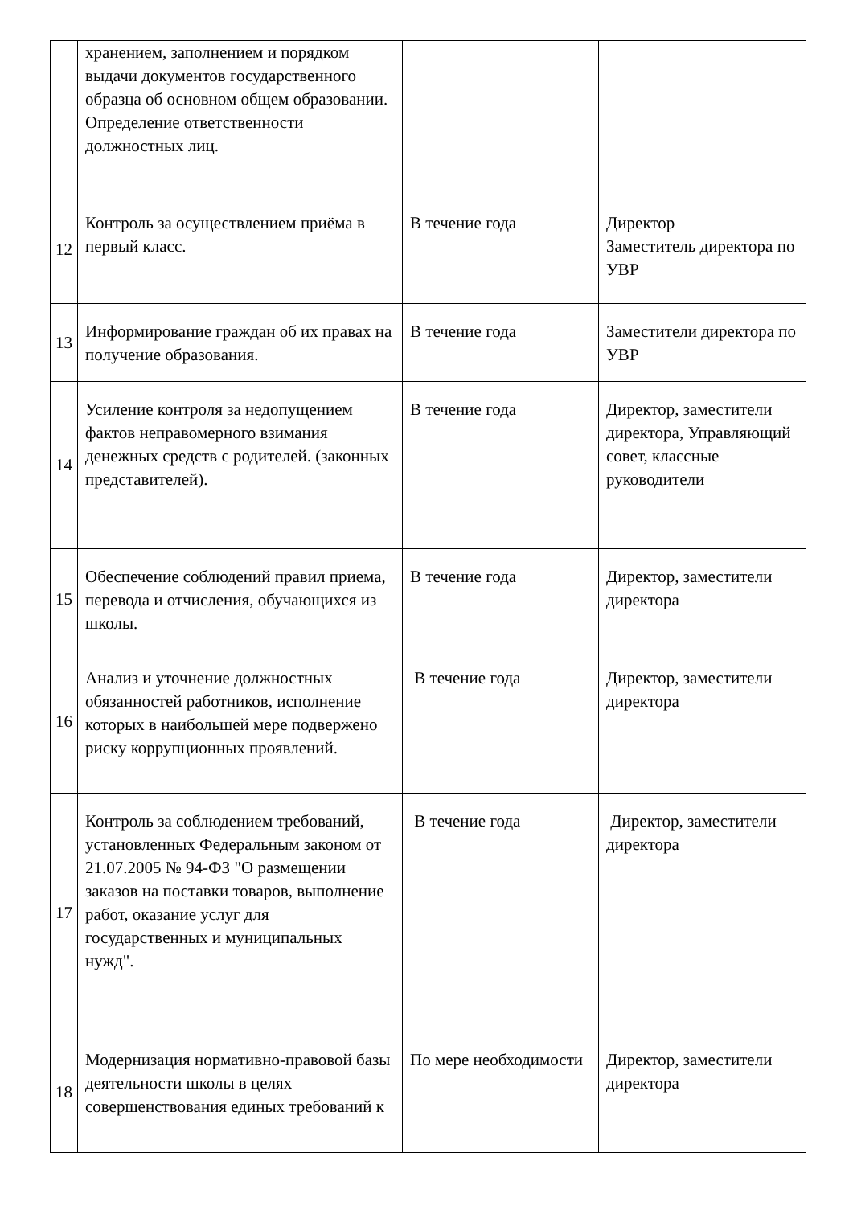| | хранением, заполнением и порядком выдачи документов государственного образца об основном общем образовании. Определение ответственности должностных лиц. | | |
| 12 | Контроль за осуществлением приёма в первый класс. | В течение года | Директор Заместитель директора по УВР |
| 13 | Информирование граждан об их правах на получение образования. | В течение года | Заместители директора по УВР |
| 14 | Усиление контроля за недопущением фактов неправомерного взимания денежных средств с родителей. (законных представителей). | В течение года | Директор, заместители директора, Управляющий совет, классные руководители |
| 15 | Обеспечение соблюдений правил приема, перевода и отчисления, обучающихся из школы. | В течение года | Директор, заместители директора |
| 16 | Анализ и уточнение должностных обязанностей работников, исполнение которых в наибольшей мере подвержено риску коррупционных проявлений. | В течение года | Директор, заместители директора |
| 17 | Контроль за соблюдением требований, установленных Федеральным законом от 21.07.2005 № 94-ФЗ "О размещении заказов на поставки товаров, выполнение работ, оказание услуг для государственных и муниципальных нужд". | В течение года | Директор, заместители директора |
| 18 | Модернизация нормативно-правовой базы деятельности школы в целях совершенствования единых требований к | По мере необходимости | Директор, заместители директора |